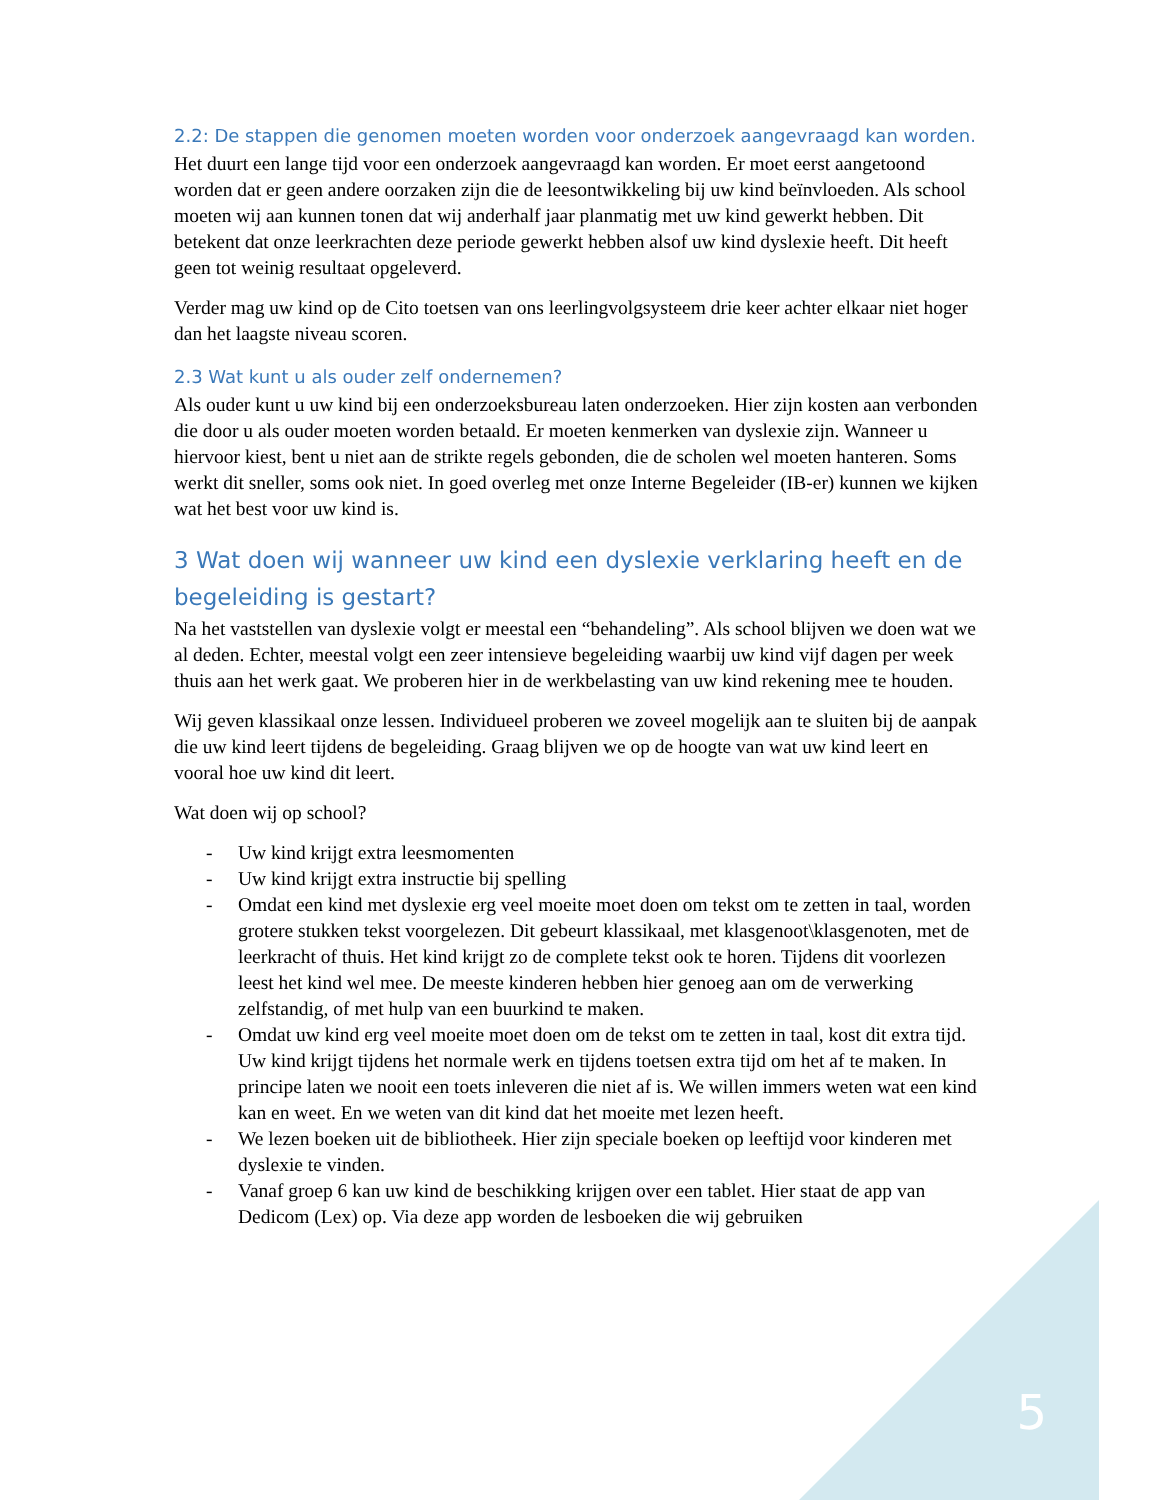2.2: De stappen die genomen moeten worden voor onderzoek aangevraagd kan worden.
Het duurt een lange tijd voor een onderzoek aangevraagd kan worden. Er moet eerst aangetoond worden dat er geen andere oorzaken zijn die de leesontwikkeling bij uw kind beïnvloeden. Als school moeten wij aan kunnen tonen dat wij anderhalf jaar planmatig met uw kind gewerkt hebben. Dit betekent dat onze leerkrachten deze periode gewerkt hebben alsof uw kind dyslexie heeft. Dit heeft geen tot weinig resultaat opgeleverd.
Verder mag uw kind op de Cito toetsen van ons leerlingvolgsysteem drie keer achter elkaar niet hoger dan het laagste niveau scoren.
2.3 Wat kunt u als ouder zelf ondernemen?
Als ouder kunt u uw kind bij een onderzoeksbureau laten onderzoeken. Hier zijn kosten aan verbonden die door u als ouder moeten worden betaald. Er moeten kenmerken van dyslexie zijn. Wanneer u hiervoor kiest, bent u niet aan de strikte regels gebonden, die de scholen wel moeten hanteren. Soms werkt dit sneller, soms ook niet. In goed overleg met onze Interne Begeleider (IB-er) kunnen we kijken wat het best voor uw kind is.
3 Wat doen wij wanneer uw kind een dyslexie verklaring heeft en de begeleiding is gestart?
Na het vaststellen van dyslexie volgt er meestal een “behandeling”. Als school blijven we doen wat we al deden. Echter, meestal volgt een zeer intensieve begeleiding waarbij uw kind vijf dagen per week thuis aan het werk gaat. We proberen hier in de werkbelasting van uw kind rekening mee te houden.
Wij geven klassikaal onze lessen. Individueel proberen we zoveel mogelijk aan te sluiten bij de aanpak die uw kind leert tijdens de begeleiding. Graag blijven we op de hoogte van wat uw kind leert en vooral hoe uw kind dit leert.
Wat doen wij op school?
- Uw kind krijgt extra leesmomenten
- Uw kind krijgt extra instructie bij spelling
- Omdat een kind met dyslexie erg veel moeite moet doen om tekst om te zetten in taal, worden grotere stukken tekst voorgelezen. Dit gebeurt klassikaal, met klasgenoot\klasgenoten, met de leerkracht of thuis. Het kind krijgt zo de complete tekst ook te horen. Tijdens dit voorlezen leest het kind wel mee. De meeste kinderen hebben hier genoeg aan om de verwerking zelfstandig, of met hulp van een buurkind te maken.
- Omdat uw kind erg veel moeite moet doen om de tekst om te zetten in taal, kost dit extra tijd. Uw kind krijgt tijdens het normale werk en tijdens toetsen extra tijd om het af te maken. In principe laten we nooit een toets inleveren die niet af is. We willen immers weten wat een kind kan en weet. En we weten van dit kind dat het moeite met lezen heeft.
- We lezen boeken uit de bibliotheek. Hier zijn speciale boeken op leeftijd voor kinderen met dyslexie te vinden.
- Vanaf groep 6 kan uw kind de beschikking krijgen over een tablet. Hier staat de app van Dedicom (Lex) op. Via deze app worden de lesboeken die wij gebruiken
5